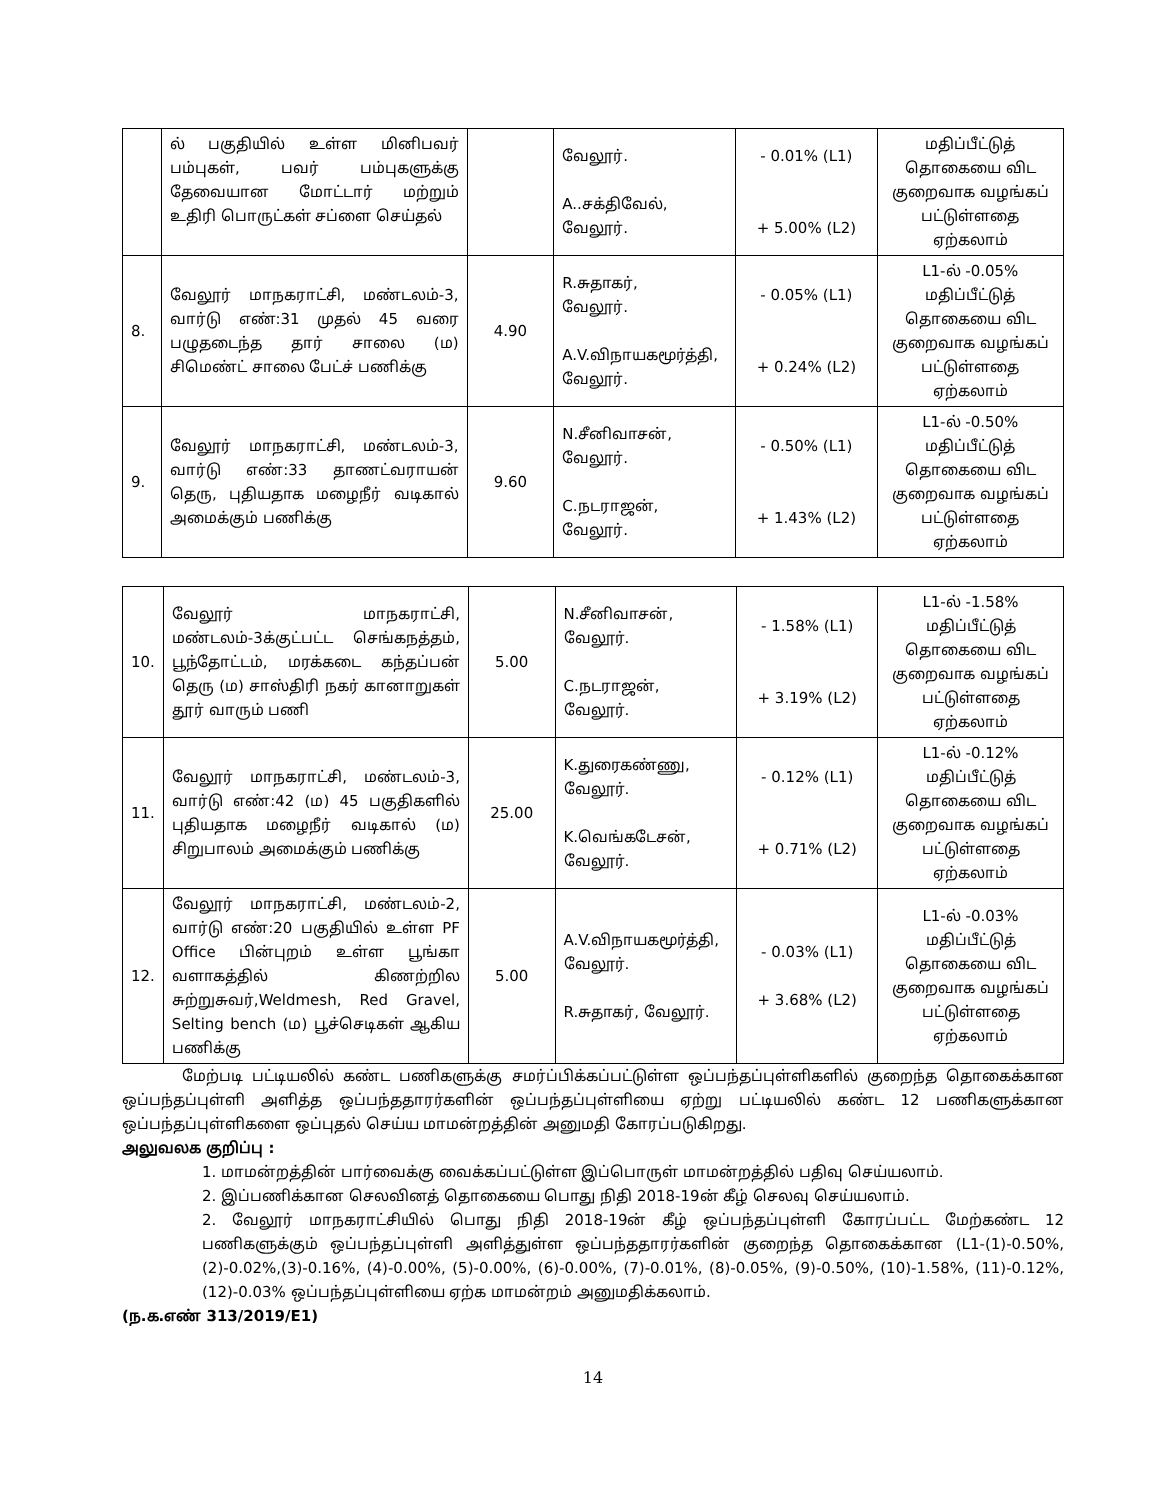| | ல் பகுதியில் உள்ள மினிபவர் பம்புகள், பவர் பம்புகளுக்கு தேவையான மோட்டார் மற்றும் உதிரி பொருட்கள் சப்ளை செய்தல் | | வேலூர். A..சக்திவேல், வேலூர். | - 0.01% (L1) + 5.00% (L2) | மதிப்பீட்டுத் தொகையை விட குறைவாக வழங்கப் பட்டுள்ளதை ஏற்கலாம் |
| 8. | வேலூர் மாநகராட்சி, மண்டலம்-3, வார்டு எண்:31 முதல் 45 வரை பழுதடைந்த தார் சாலை (ம) சிமெண்ட் சாலை பேட்ச் பணிக்கு | 4.90 | R.சுதாகர், வேலூர். A.V.விநாயகமூர்த்தி, வேலூர். | - 0.05% (L1) + 0.24% (L2) | L1-ல் -0.05% மதிப்பீட்டுத் தொகையை விட குறைவாக வழங்கப் பட்டுள்ளதை ஏற்கலாம் |
| 9. | வேலூர் மாநகராட்சி, மண்டலம்-3, வார்டு எண்:33 தாணட்வராயன் தெரு, புதியதாக மழைநீர் வடிகால் அமைக்கும் பணிக்கு | 9.60 | N.சீனிவாசன், வேலூர். C.நடராஜன், வேலூர். | - 0.50% (L1) + 1.43% (L2) | L1-ல் -0.50% மதிப்பீட்டுத் தொகையை விட குறைவாக வழங்கப் பட்டுள்ளதை ஏற்கலாம் |
| 10. | வேலூர் மாநகராட்சி, மண்டலம்-3க்குட்பட்ட செங்கநத்தம், பூந்தோட்டம், மரக்கடை கந்தப்பன் தெரு (ம) சாஸ்திரி நகர் கானாறுகள் தூர் வாரும் பணி | 5.00 | N.சீனிவாசன், வேலூர். C.நடராஜன், வேலூர். | - 1.58% (L1) + 3.19% (L2) | L1-ல் -1.58% மதிப்பீட்டுத் தொகையை விட குறைவாக வழங்கப் பட்டுள்ளதை ஏற்கலாம் |
| 11. | வேலூர் மாநகராட்சி, மண்டலம்-3, வார்டு எண்:42 (ம) 45 பகுதிகளில் புதியதாக மழைநீர் வடிகால் (ம) சிறுபாலம் அமைக்கும் பணிக்கு | 25.00 | K.துரைகண்ணு, வேலூர். K.வெங்கடேசன், வேலூர். | - 0.12% (L1) + 0.71% (L2) | L1-ல் -0.12% மதிப்பீட்டுத் தொகையை விட குறைவாக வழங்கப் பட்டுள்ளதை ஏற்கலாம் |
| 12. | வேலூர் மாநகராட்சி, மண்டலம்-2, வார்டு எண்:20 பகுதியில் உள்ள PF Office பின்புறம் உள்ள பூங்கா வளாகத்தில் கிணற்றில சுற்றுசுவர்,Weldmesh, Red Gravel, Selting bench (ம) பூச்செடிகள் ஆகிய பணிக்கு | 5.00 | A.V.விநாயகமூர்த்தி, வேலூர். R.சுதாகர், வேலூர். | - 0.03% (L1) + 3.68% (L2) | L1-ல் -0.03% மதிப்பீட்டுத் தொகையை விட குறைவாக வழங்கப் பட்டுள்ளதை ஏற்கலாம் |
மேற்படி பட்டியலில் கண்ட பணிகளுக்கு சமர்ப்பிக்கப்பட்டுள்ள ஒப்பந்தப்புள்ளிகளில் குறைந்த தொகைக்கான ஒப்பந்தப்புள்ளி அளித்த ஒப்பந்ததாரர்களின் ஒப்பந்தப்புள்ளியை ஏற்று பட்டியலில் கண்ட 12 பணிகளுக்கான ஒப்பந்தப்புள்ளிகளை ஒப்புதல் செய்ய மாமன்றத்தின் அனுமதி கோரப்படுகிறது.
அலுவலக குறிப்பு :
1. மாமன்றத்தின் பார்வைக்கு வைக்கப்பட்டுள்ள இப்பொருள் மாமன்றத்தில் பதிவு செய்யலாம்.
2. இப்பணிக்கான செலவினத் தொகையை பொது நிதி 2018-19ன் கீழ் செலவு செய்யலாம்.
2. வேலூர் மாநகராட்சியில் பொது நிதி 2018-19ன் கீழ் ஒப்பந்தப்புள்ளி கோரப்பட்ட மேற்கண்ட 12 பணிகளுக்கும் ஒப்பந்தப்புள்ளி அளித்துள்ள ஒப்பந்ததாரர்களின் குறைந்த தொகைக்கான (L1-(1)-0.50%,(2)-0.02%,(3)-0.16%, (4)-0.00%, (5)-0.00%, (6)-0.00%, (7)-0.01%, (8)-0.05%, (9)-0.50%, (10)-1.58%, (11)-0.12%, (12)-0.03% ஒப்பந்தப்புள்ளியை ஏற்க மாமன்றம் அனுமதிக்கலாம்.
(ந.க.எண் 313/2019/E1)
14